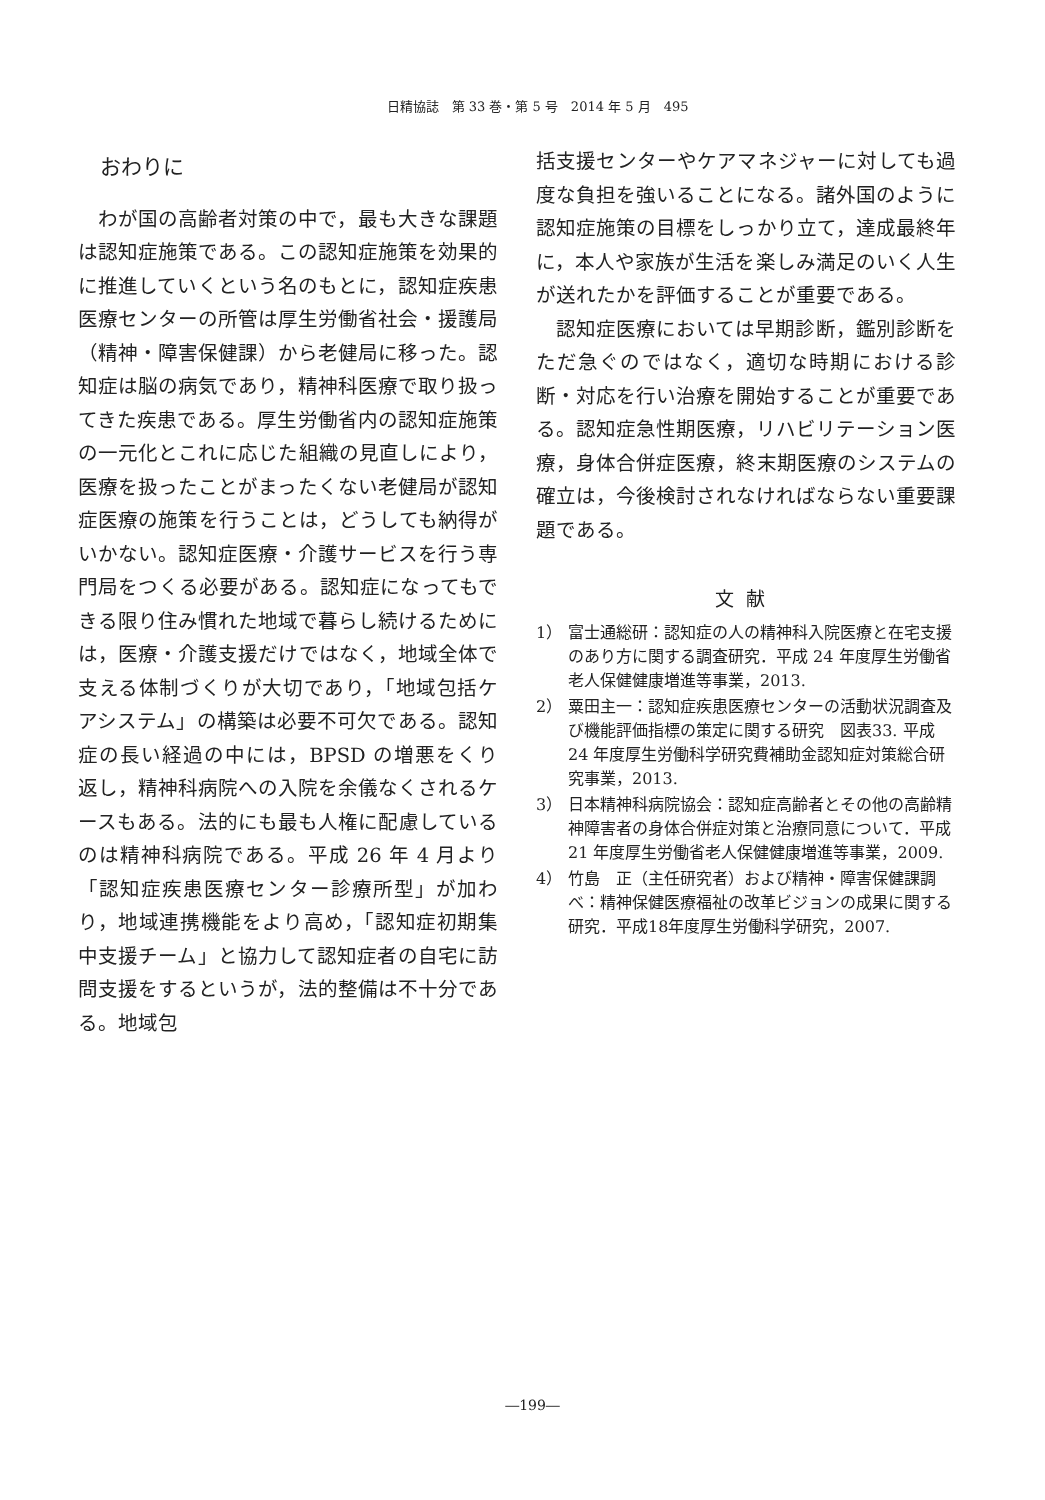日精協誌　第 33 巻・第 5 号　2014 年 5 月　495
おわりに
わが国の高齢者対策の中で，最も大きな課題は認知症施策である。この認知症施策を効果的に推進していくという名のもとに，認知症疾患医療センターの所管は厚生労働省社会・援護局（精神・障害保健課）から老健局に移った。認知症は脳の病気であり，精神科医療で取り扱ってきた疾患である。厚生労働省内の認知症施策の一元化とこれに応じた組織の見直しにより，医療を扱ったことがまったくない老健局が認知症医療の施策を行うことは，どうしても納得がいかない。認知症医療・介護サービスを行う専門局をつくる必要がある。認知症になってもできる限り住み慣れた地域で暮らし続けるためには，医療・介護支援だけではなく，地域全体で支える体制づくりが大切であり，「地域包括ケアシステム」の構築は必要不可欠である。認知症の長い経過の中には，BPSD の増悪をくり返し，精神科病院への入院を余儀なくされるケースもある。法的にも最も人権に配慮しているのは精神科病院である。平成 26 年 4 月より「認知症疾患医療センター診療所型」が加わり，地域連携機能をより高め，「認知症初期集中支援チーム」と協力して認知症者の自宅に訪問支援をするというが，法的整備は不十分である。地域包
括支援センターやケアマネジャーに対しても過度な負担を強いることになる。諸外国のように認知症施策の目標をしっかり立て，達成最終年に，本人や家族が生活を楽しみ満足のいく人生が送れたかを評価することが重要である。
認知症医療においては早期診断，鑑別診断をただ急ぐのではなく，適切な時期における診断・対応を行い治療を開始することが重要である。認知症急性期医療，リハビリテーション医療，身体合併症医療，終末期医療のシステムの確立は，今後検討されなければならない重要課題である。
文献
1） 富士通総研：認知症の人の精神科入院医療と在宅支援のあり方に関する調査研究．平成 24 年度厚生労働省老人保健健康増進等事業，2013.
2） 粟田主一：認知症疾患医療センターの活動状況調査及び機能評価指標の策定に関する研究　図表33. 平成 24 年度厚生労働科学研究費補助金認知症対策総合研究事業，2013.
3） 日本精神科病院協会：認知症高齢者とその他の高齢精神障害者の身体合併症対策と治療同意について．平成 21 年度厚生労働省老人保健健康増進等事業，2009.
4） 竹島　正（主任研究者）および精神・障害保健課調べ：精神保健医療福祉の改革ビジョンの成果に関する研究．平成18年度厚生労働科学研究，2007.
―199―